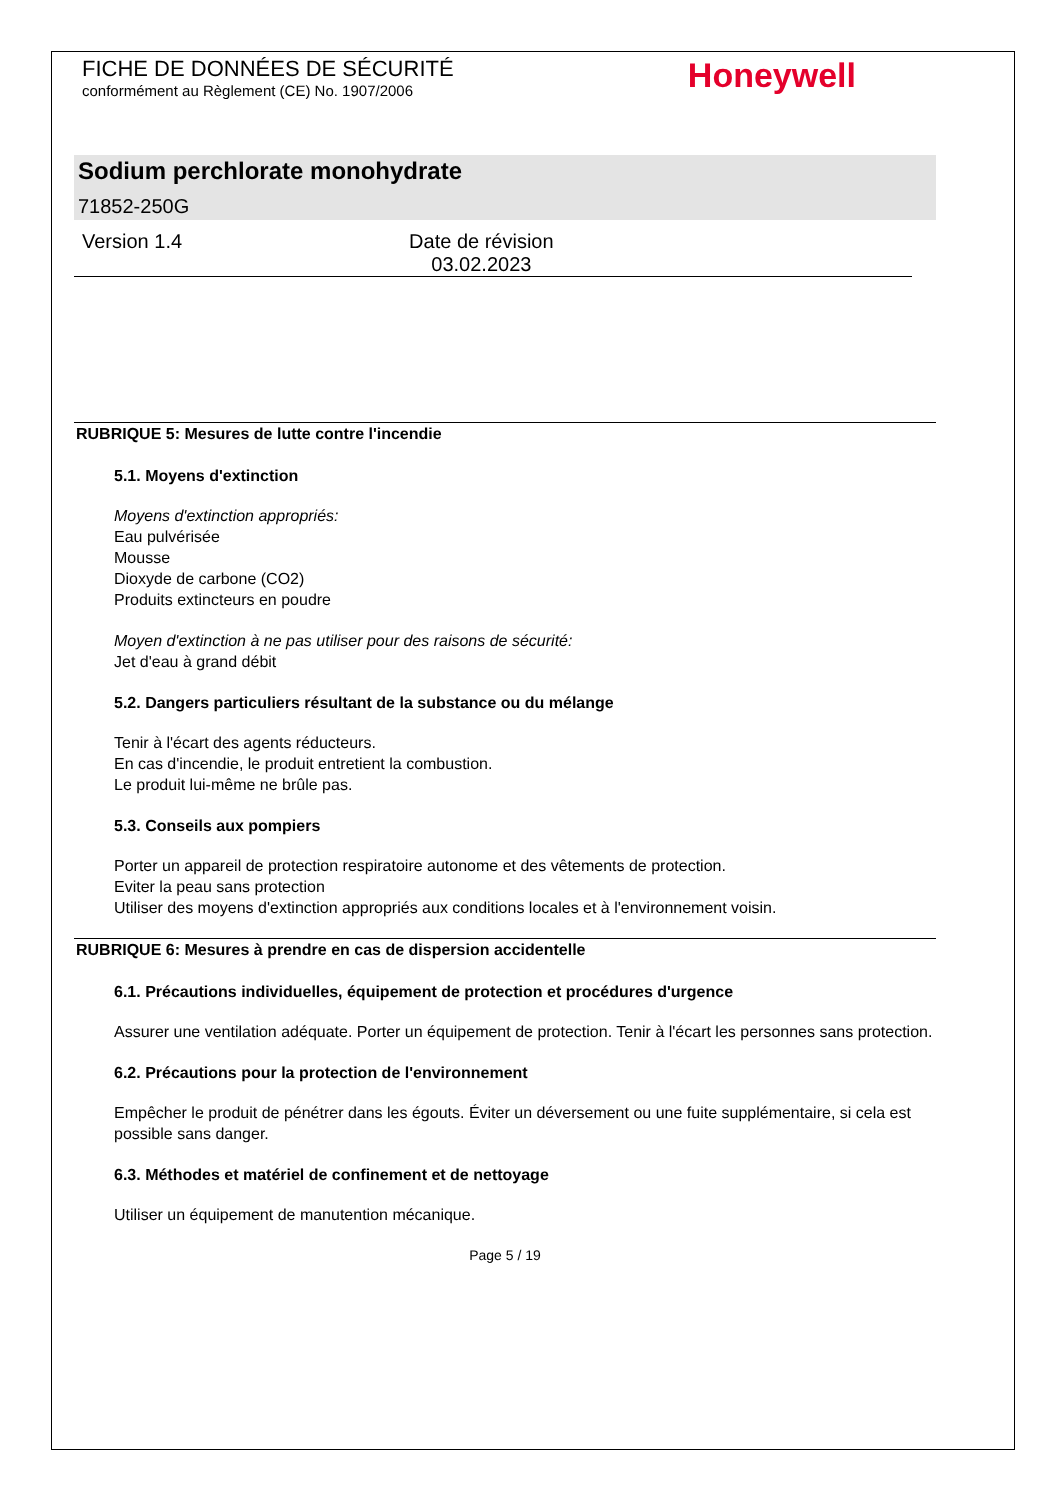FICHE DE DONNÉES DE SÉCURITÉ
conformément au Règlement (CE) No. 1907/2006
Honeywell
Sodium perchlorate monohydrate
71852-250G
Version 1.4 Date de révision
03.02.2023
RUBRIQUE 5: Mesures de lutte contre l'incendie
5.1. Moyens d'extinction
Moyens d'extinction appropriés:
Eau pulvérisée
Mousse
Dioxyde de carbone (CO2)
Produits extincteurs en poudre
Moyen d'extinction à ne pas utiliser pour des raisons de sécurité:
Jet d'eau à grand débit
5.2. Dangers particuliers résultant de la substance ou du mélange
Tenir à l'écart des agents réducteurs.
En cas d'incendie, le produit entretient la combustion.
Le produit lui-même ne brûle pas.
5.3. Conseils aux pompiers
Porter un appareil de protection respiratoire autonome et des vêtements de protection.
Eviter la peau sans protection
Utiliser des moyens d'extinction appropriés aux conditions locales et à l'environnement voisin.
RUBRIQUE 6: Mesures à prendre en cas de dispersion accidentelle
6.1. Précautions individuelles, équipement de protection et procédures d'urgence
Assurer une ventilation adéquate. Porter un équipement de protection. Tenir à l'écart les personnes sans protection.
6.2. Précautions pour la protection de l'environnement
Empêcher le produit de pénétrer dans les égouts. Éviter un déversement ou une fuite supplémentaire, si cela est possible sans danger.
6.3. Méthodes et matériel de confinement et de nettoyage
Utiliser un équipement de manutention mécanique.
Page 5 / 19